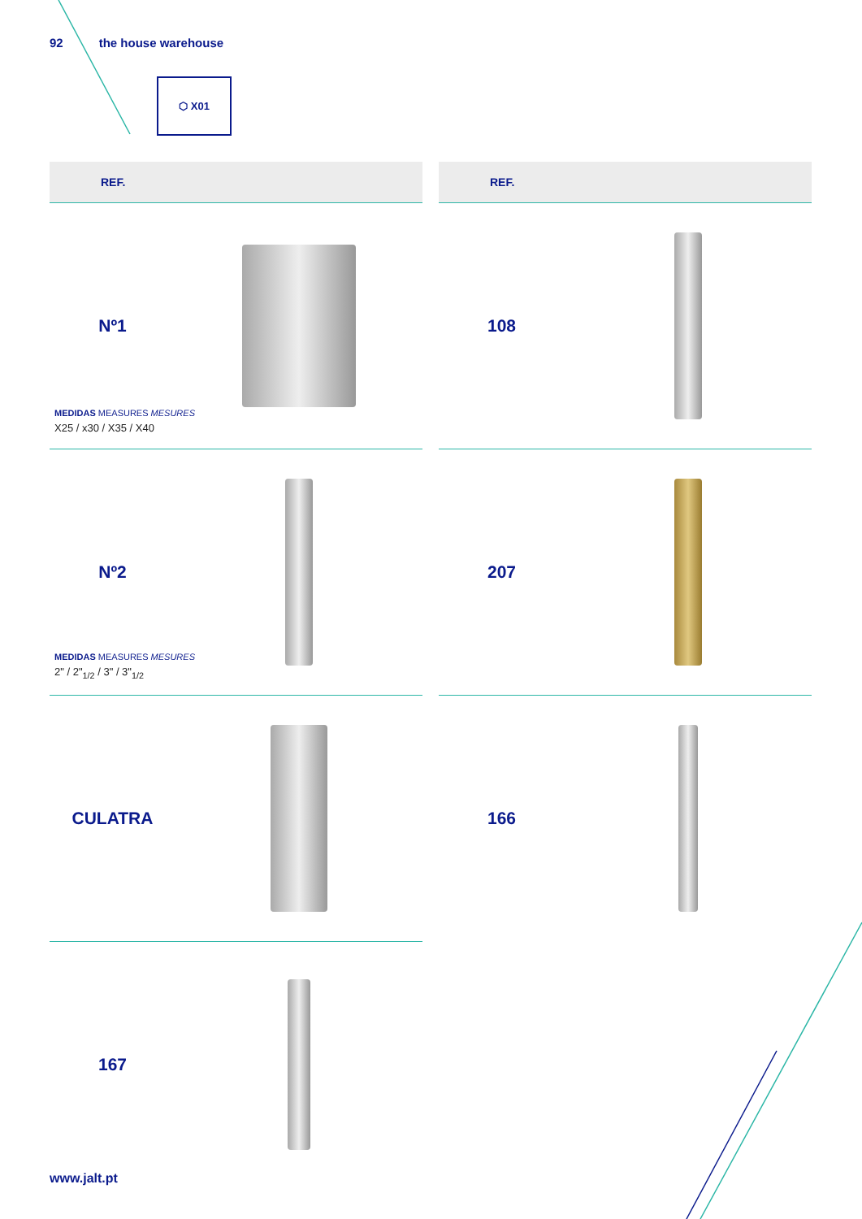92 the house warehouse
⬡ X01
REF.
REF.
Nº1
MEDIDAS MEASURES MESURES
X25 / x30 / X35 / X40
108
Nº2
MEDIDAS MEASURES MESURES
2" / 2"<sub>1/2</sub> / 3" / 3"<sub>1/2</sub>
207
CULATRA
166
167
www.jalt.pt